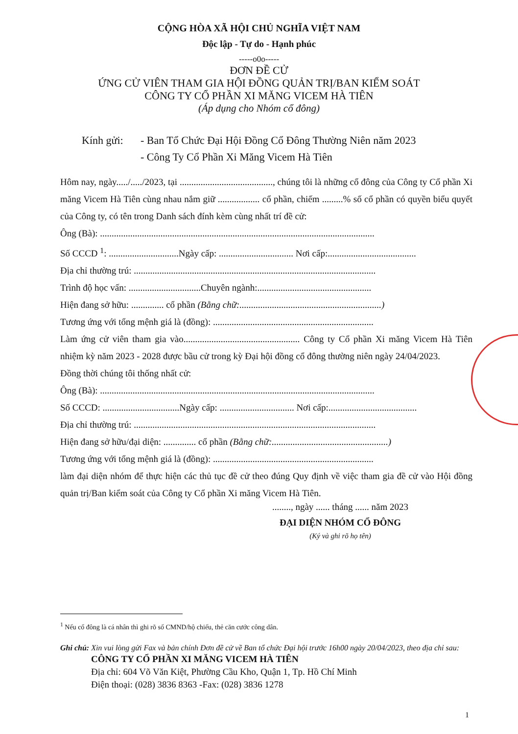CỘNG HÒA XÃ HỘI CHỦ NGHĨA VIỆT NAM
Độc lập - Tự do - Hạnh phúc
-----o0o-----
ĐƠN ĐỀ CỬ
ỨNG CỬ VIÊN THAM GIA HỘI ĐỒNG QUẢN TRỊ/BAN KIỂM SOÁT
CÔNG TY CỔ PHẦN XI MĂNG VICEM HÀ TIÊN
(Áp dụng cho Nhóm cổ đông)
Kính gửi: - Ban Tổ Chức Đại Hội Đồng Cổ Đông Thường Niên năm 2023
- Công Ty Cổ Phần Xi Măng Vicem Hà Tiên
Hôm nay, ngày...../...../2023, tại ........................................, chúng tôi là những cổ đông của Công ty Cổ phần Xi măng Vicem Hà Tiên cùng nhau nắm giữ .................. cổ phần, chiếm .........% số cổ phần có quyền biểu quyết của Công ty, có tên trong Danh sách đính kèm cùng nhất trí đề cử:
Ông (Bà): ......................................................................................................................
Số CCCD <sup>1</sup>: ..............................Ngày cấp: ................................ Nơi cấp:......................................
Địa chỉ thường trú: ........................................................................................................
Trình độ học vấn: ...............................Chuyên ngành:.................................................
Hiện đang sở hữu: .............. cổ phần (Bằng chữ:.............................................................)
Tương ứng với tổng mệnh giá là (đồng): .....................................................................
Làm ứng cử viên tham gia vào.................................................. Công ty Cổ phần Xi măng Vicem Hà Tiên nhiệm kỳ năm 2023 - 2028 được bầu cử trong kỳ Đại hội đồng cổ đông thường niên ngày 24/04/2023.
Đồng thời chúng tôi thống nhất cử:
Ông (Bà): ......................................................................................................................
Số CCCD: .................................Ngày cấp: ................................ Nơi cấp:......................................
Địa chỉ thường trú: ........................................................................................................
Hiện đang sở hữu/đại diện: .............. cổ phần (Bằng chữ:..................................................)
Tương ứng với tổng mệnh giá là (đồng): .....................................................................
làm đại diện nhóm để thực hiện các thủ tục đề cử theo đúng Quy định về việc tham gia đề cử vào Hội đồng quản trị/Ban kiểm soát của Công ty Cổ phần Xi măng Vicem Hà Tiên.
........, ngày ...... tháng ...... năm 2023
ĐẠI DIỆN NHÓM CỔ ĐÔNG
(Ký và ghi rõ họ tên)
<sup>1</sup> Nếu cổ đông là cá nhân thì ghi rõ số CMND/hộ chiếu, thẻ căn cước công dân.
Ghi chú: Xin vui lòng gửi Fax và bản chính Đơn đề cử về Ban tổ chức Đại hội trước 16h00 ngày 20/04/2023, theo địa chỉ sau:
CÔNG TY CỔ PHẦN XI MĂNG VICEM HÀ TIÊN
Địa chỉ: 604 Võ Văn Kiệt, Phường Cầu Kho, Quận 1, Tp. Hồ Chí Minh
Điện thoại: (028) 3836 8363 -Fax: (028) 3836 1278
1